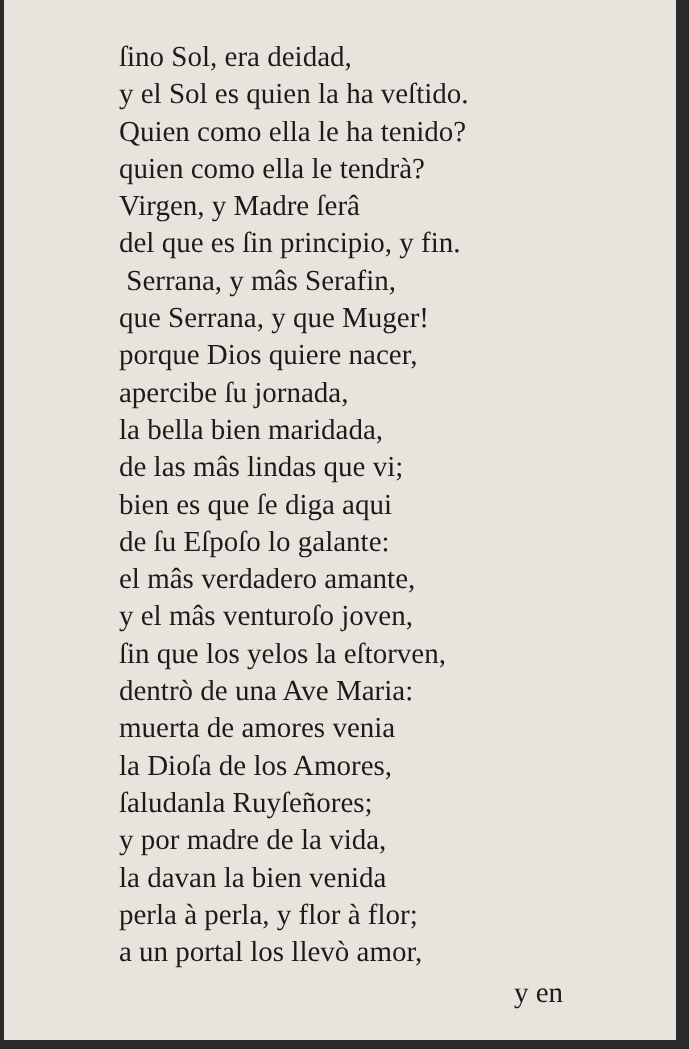ſino Sol, era deidad,
y el Sol es quien la ha veſtido.
Quien como ella le ha tenido?
quien como ella le tendrà?
Virgen, y Madre ſerâ
del que es ſin principio, y fin.
Serrana, y mâs Serafin,
que Serrana, y que Muger!
porque Dios quiere nacer,
apercibe ſu jornada,
la bella bien maridada,
de las mâs lindas que vi;
bien es que ſe diga aqui
de ſu Eſpoſo lo galante:
el mâs verdadero amante,
y el mâs venturoſo joven,
ſin que los yelos la eſtorven,
dentrò de una Ave Maria:
muerta de amores venia
la Dioſa de los Amores,
ſaludanla Ruyſeñores;
y por madre de la vida,
la davan la bien venida
perla à perla, y flor à flor;
a un portal los llevò amor,
y en